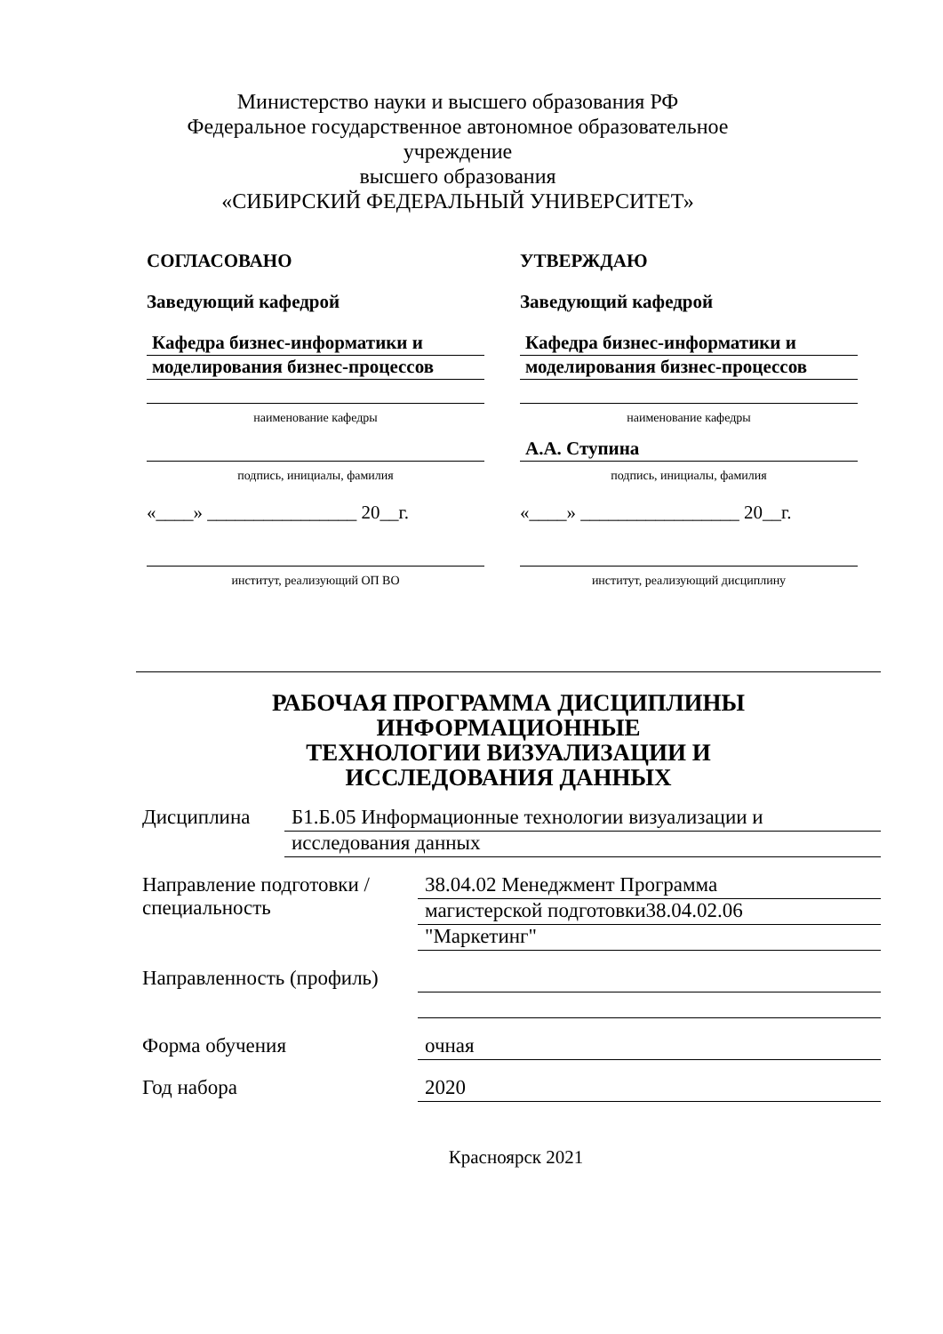Министерство науки и высшего образования РФ
Федеральное государственное автономное образовательное учреждение
высшего образования
«СИБИРСКИЙ ФЕДЕРАЛЬНЫЙ УНИВЕРСИТЕТ»
СОГЛАСОВАНО
Заведующий кафедрой
Кафедра бизнес-информатики и
моделирования бизнес-процессов
наименование кафедры
подпись, инициалы, фамилия
«____» ________________ 20__г.
институт, реализующий ОП ВО
УТВЕРЖДАЮ
Заведующий кафедрой
Кафедра бизнес-информатики и
моделирования бизнес-процессов
наименование кафедры
А.А. Ступина
подпись, инициалы, фамилия
«____» _________________ 20__г.
институт, реализующий дисциплину
РАБОЧАЯ ПРОГРАММА ДИСЦИПЛИНЫ
ИНФОРМАЦИОННЫЕ
ТЕХНОЛОГИИ ВИЗУАЛИЗАЦИИ И
ИССЛЕДОВАНИЯ ДАННЫХ
Дисциплина Б1.Б.05 Информационные технологии визуализации и
исследования данных
Направление подготовки / специальность
38.04.02 Менеджмент Программа
магистерской подготовки38.04.02.06
"Маркетинг"
Направленность (профиль)
Форма обучения очная
Год набора 2020
Красноярск 2021